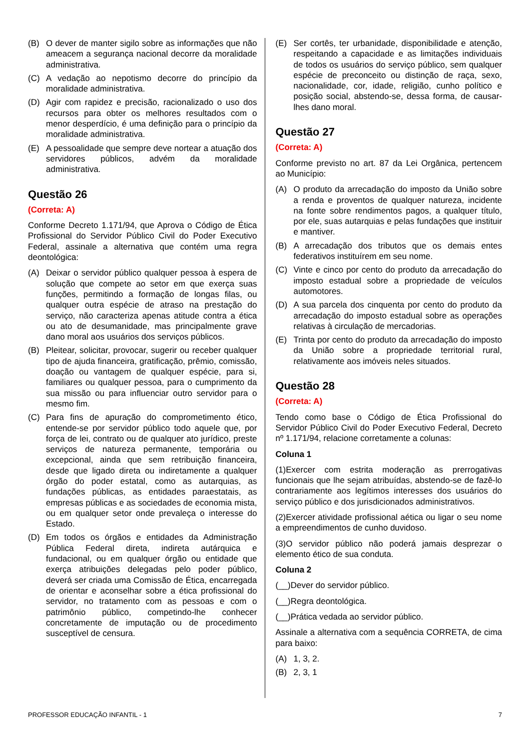(B) O dever de manter sigilo sobre as informações que não ameacem a segurança nacional decorre da moralidade administrativa.
(C) A vedação ao nepotismo decorre do princípio da moralidade administrativa.
(D) Agir com rapidez e precisão, racionalizado o uso dos recursos para obter os melhores resultados com o menor desperdício, é uma definição para o princípio da moralidade administrativa.
(E) A pessoalidade que sempre deve nortear a atuação dos servidores públicos, advém da moralidade administrativa.
Questão 26
(Correta: A)
Conforme Decreto 1.171/94, que Aprova o Código de Ética Profissional do Servidor Público Civil do Poder Executivo Federal, assinale a alternativa que contém uma regra deontológica:
(A) Deixar o servidor público qualquer pessoa à espera de solução que compete ao setor em que exerça suas funções, permitindo a formação de longas filas, ou qualquer outra espécie de atraso na prestação do serviço, não caracteriza apenas atitude contra a ética ou ato de desumanidade, mas principalmente grave dano moral aos usuários dos serviços públicos.
(B) Pleitear, solicitar, provocar, sugerir ou receber qualquer tipo de ajuda financeira, gratificação, prêmio, comissão, doação ou vantagem de qualquer espécie, para si, familiares ou qualquer pessoa, para o cumprimento da sua missão ou para influenciar outro servidor para o mesmo fim.
(C) Para fins de apuração do comprometimento ético, entende-se por servidor público todo aquele que, por força de lei, contrato ou de qualquer ato jurídico, preste serviços de natureza permanente, temporária ou excepcional, ainda que sem retribuição financeira, desde que ligado direta ou indiretamente a qualquer órgão do poder estatal, como as autarquias, as fundações públicas, as entidades paraestatais, as empresas públicas e as sociedades de economia mista, ou em qualquer setor onde prevaleça o interesse do Estado.
(D) Em todos os órgãos e entidades da Administração Pública Federal direta, indireta autárquica e fundacional, ou em qualquer órgão ou entidade que exerça atribuições delegadas pelo poder público, deverá ser criada uma Comissão de Ética, encarregada de orientar e aconselhar sobre a ética profissional do servidor, no tratamento com as pessoas e com o patrimônio público, competindo-lhe conhecer concretamente de imputação ou de procedimento susceptível de censura.
(E) Ser cortês, ter urbanidade, disponibilidade e atenção, respeitando a capacidade e as limitações individuais de todos os usuários do serviço público, sem qualquer espécie de preconceito ou distinção de raça, sexo, nacionalidade, cor, idade, religião, cunho político e posição social, abstendo-se, dessa forma, de causar-lhes dano moral.
Questão 27
(Correta: A)
Conforme previsto no art. 87 da Lei Orgânica, pertencem ao Município:
(A) O produto da arrecadação do imposto da União sobre a renda e proventos de qualquer natureza, incidente na fonte sobre rendimentos pagos, a qualquer título, por ele, suas autarquias e pelas fundações que instituir e mantiver.
(B) A arrecadação dos tributos que os demais entes federativos instituírem em seu nome.
(C) Vinte e cinco por cento do produto da arrecadação do imposto estadual sobre a propriedade de veículos automotores.
(D) A sua parcela dos cinquenta por cento do produto da arrecadação do imposto estadual sobre as operações relativas à circulação de mercadorias.
(E) Trinta por cento do produto da arrecadação do imposto da União sobre a propriedade territorial rural, relativamente aos imóveis neles situados.
Questão 28
(Correta: A)
Tendo como base o Código de Ética Profissional do Servidor Público Civil do Poder Executivo Federal, Decreto nº 1.171/94, relacione corretamente a colunas:
Coluna 1
(1)Exercer com estrita moderação as prerrogativas funcionais que lhe sejam atribuídas, abstendo-se de fazê-lo contrariamente aos legítimos interesses dos usuários do serviço público e dos jurisdicionados administrativos.
(2)Exercer atividade profissional aética ou ligar o seu nome a empreendimentos de cunho duvidoso.
(3)O servidor público não poderá jamais desprezar o elemento ético de sua conduta.
Coluna 2
(__)Dever do servidor público.
(__)Regra deontológica.
(__)Prática vedada ao servidor público.
Assinale a alternativa com a sequência CORRETA, de cima para baixo:
(A) 1, 3, 2.
(B) 2, 3, 1
PROFESSOR EDUCAÇÃO INFANTIL - 1 7